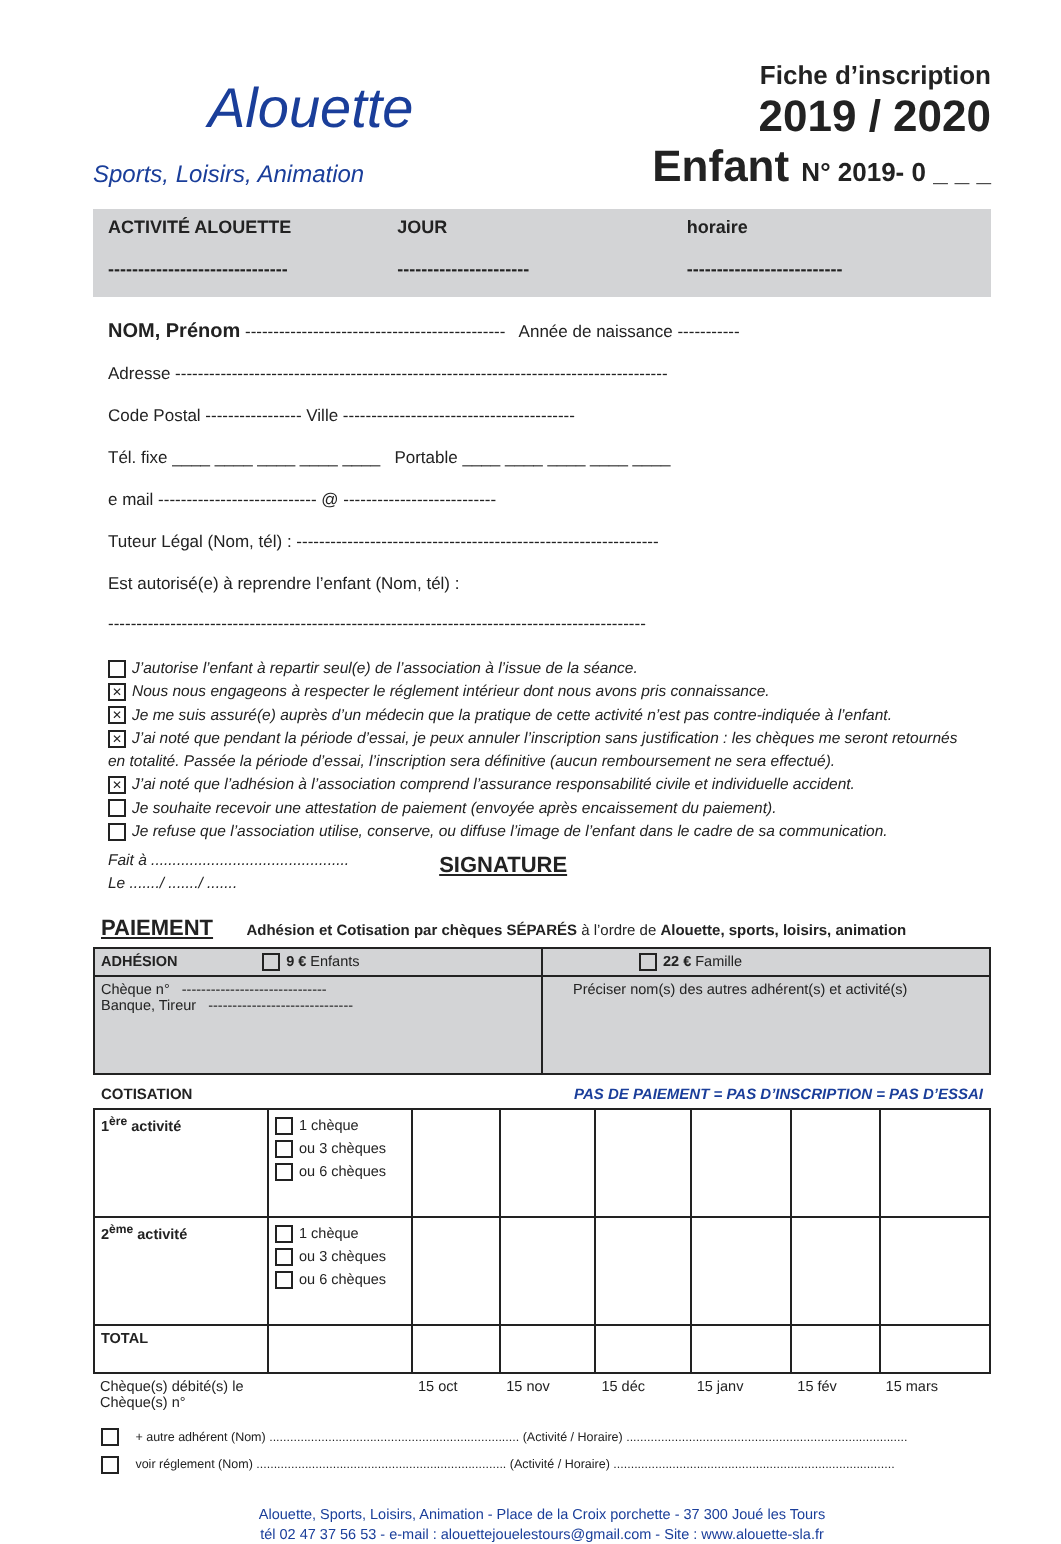Alouette
Sports, Loisirs, Animation
Fiche d’inscription
2019 / 2020
Enfant N° 2019- 0 _ _ _
ACTIVITÉ ALOUETTE
------------------------------
JOUR
----------------------
horaire
--------------------------
NOM, Prénom ---------------------------------------------- Année de naissance -----------
Adresse ---------------------------------------------------------------------------------------
Code Postal ----------------- Ville -----------------------------------------
Tél. fixe ____ ____ ____ ____ ____ Portable ____ ____ ____ ____ ____
e mail ---------------------------- @ ---------------------------
Tuteur Légal (Nom, tél) : ----------------------------------------------------------------
Est autorisé(e) à reprendre l’enfant (Nom, tél) :
-----------------------------------------------------------------------------------------------
J’autorise l’enfant à repartir seul(e) de l’association à l’issue de la séance.
✕ Nous nous engageons à respecter le réglement intérieur dont nous avons pris connaissance.
✕ Je me suis assuré(e) auprès d’un médecin que la pratique de cette activité n’est pas contre-indiquée à l’enfant.
✕ J’ai noté que pendant la période d’essai, je peux annuler l’inscription sans justification : les chèques me seront retournés en totalité. Passée la période d’essai, l’inscription sera définitive (aucun remboursement ne sera effectué).
✕ J’ai noté que l’adhésion à l’association comprend l’assurance responsabilité civile et individuelle accident.
Je souhaite recevoir une attestation de paiement (envoyée après encaissement du paiement).
Je refuse que l’association utilise, conserve, ou diffuse l’image de l’enfant dans le cadre de sa communication.
Fait à ..............................................
Le ......./ ......./ .......
SIGNATURE
PAIEMENT Adhésion et Cotisation par chèques SÉPARÉS à l’ordre de Alouette, sports, loisirs, animation
| ADHÉSION 9 € Enfants | 22 € Famille |
| Chèque n° ------------------------------ Banque, Tireur ------------------------------ | Préciser nom(s) des autres adhérent(s) et activité(s) |
COTISATION PAS DE PAIEMENT = PAS D’INSCRIPTION = PAS D’ESSAI
| 1<sup>ère</sup> activité | 1 chèque ou 3 chèques ou 6 chèques | | | | | | |
| 2<sup>ème</sup> activité | 1 chèque ou 3 chèques ou 6 chèques | | | | | | |
| TOTAL | | | | | | | |
| Chèque(s) débité(s) le Chèque(s) n° | | 15 oct | 15 nov | 15 déc | 15 janv | 15 fév | 15 mars |
+ autre adhérent (Nom) ........................................................................ (Activité / Horaire) .................................................................................
voir réglement (Nom) ........................................................................ (Activité / Horaire) .................................................................................
Alouette, Sports, Loisirs, Animation - Place de la Croix porchette - 37 300 Joué les Tours
tél 02 47 37 56 53 - e-mail : alouettejouelestours@gmail.com - Site : www.alouette-sla.fr